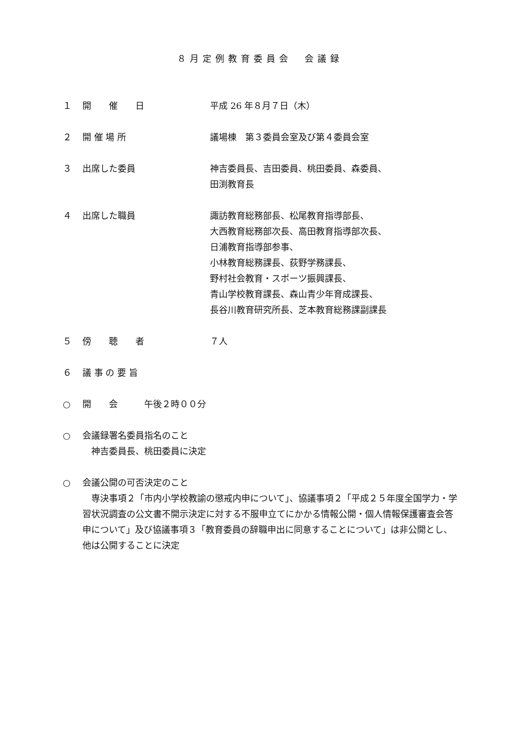８月定例教育委員会　会議録
１ 開　　催　　日 平成 26 年８月７日（木）
２ 開 催 場 所 議場棟　第３委員会室及び第４委員会室
３ 出席した委員 神吉委員長、吉田委員、桃田委員、森委員、
田渕教育長
４ 出席した職員 諏訪教育総務部長、松尾教育指導部長、
大西教育総務部次長、高田教育指導部次長、
日浦教育指導部参事、
小林教育総務課長、荻野学務課長、
野村社会教育・スポーツ振興課長、
青山学校教育課長、森山青少年育成課長、
長谷川教育研究所長、芝本教育総務課副課長
５ 傍　　聴　　者 ７人
６ 議 事 の 要 旨
○ 開　　会　　　午後２時００分
○ 会議録署名委員指名のこと
　神吉委員長、桃田委員に決定
○ 会議公開の可否決定のこと
　専決事項２「市内小学校教諭の懲戒内申について」、協議事項２「平成２５年度全国学力・学習状況調査の公文書不開示決定に対する不服申立てにかかる情報公開・個人情報保護審査会答申について」及び協議事項３「教育委員の辞職申出に同意することについて」は非公開とし、他は公開することに決定